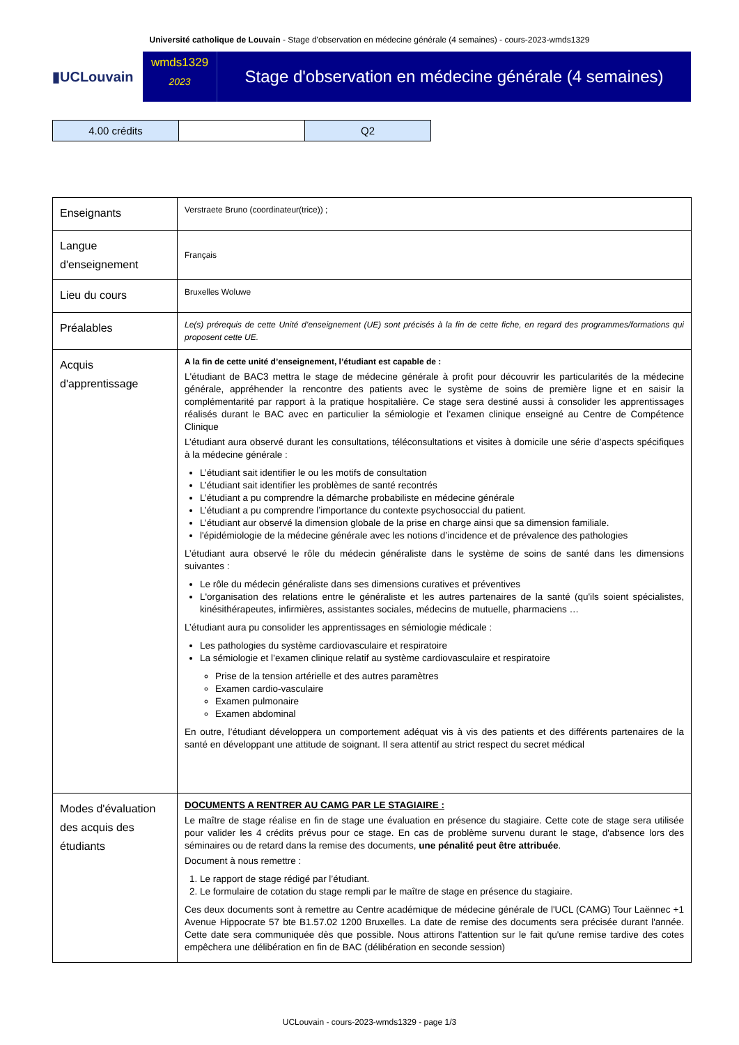Université catholique de Louvain - Stage d'observation en médecine générale (4 semaines) - cours-2023-wmds1329
▮UCLouvain
wmds1329
2023
Stage d'observation en médecine générale (4 semaines)
| 4.00 crédits | | Q2 |
| Enseignants | Verstraete Bruno (coordinateur(trice)) ; |
| Langue d'enseignement | Français |
| Lieu du cours | Bruxelles Woluwe |
| Préalables | Le(s) prérequis de cette Unité d’enseignement (UE) sont précisés à la fin de cette fiche, en regard des programmes/formations qui proposent cette UE. |
| Acquis d'apprentissage | A la fin de cette unité d’enseignement, l’étudiant est capable de : L'étudiant de BAC3 mettra le stage de médecine générale à profit pour découvrir les particularités de la médecine générale, appréhender la rencontre des patients avec le système de soins de première ligne et en saisir la complémentarité par rapport à la pratique hospitalière. Ce stage sera destiné aussi à consolider les apprentissages réalisés durant le BAC avec en particulier la sémiologie et l’examen clinique enseigné au Centre de Compétence Clinique L’étudiant aura observé durant les consultations, téléconsultations et visites à domicile une série d’aspects spécifiques à la médecine générale : L’étudiant sait identifier le ou les motifs de consultation L’étudiant sait identifier les problèmes de santé recontrés L’étudiant a pu comprendre la démarche probabiliste en médecine générale L’étudiant a pu comprendre l’importance du contexte psychosoccial du patient. L’étudiant aur observé la dimension globale de la prise en charge ainsi que sa dimension familiale. l'épidémiologie de la médecine générale avec les notions d’incidence et de prévalence des pathologies L’étudiant aura observé le rôle du médecin généraliste dans le système de soins de santé dans les dimensions suivantes : Le rôle du médecin généraliste dans ses dimensions curatives et préventives L'organisation des relations entre le généraliste et les autres partenaires de la santé (qu'ils soient spécialistes, kinésithérapeutes, infirmières, assistantes sociales, médecins de mutuelle, pharmaciens … L’étudiant aura pu consolider les apprentissages en sémiologie médicale : Les pathologies du système cardiovasculaire et respiratoire La sémiologie et l’examen clinique relatif au système cardiovasculaire et respiratoire Prise de la tension artérielle et des autres paramètres Examen cardio-vasculaire Examen pulmonaire Examen abdominal En outre, l’étudiant développera un comportement adéquat vis à vis des patients et des différents partenaires de la santé en développant une attitude de soignant. Il sera attentif au strict respect du secret médical |
| Modes d'évaluation des acquis des étudiants | DOCUMENTS A RENTRER AU CAMG PAR LE STAGIAIRE : Le maître de stage réalise en fin de stage une évaluation en présence du stagiaire. Cette cote de stage sera utilisée pour valider les 4 crédits prévus pour ce stage. En cas de problème survenu durant le stage, d'absence lors des séminaires ou de retard dans la remise des documents, une pénalité peut être attribuée . Document à nous remettre : 1. Le rapport de stage rédigé par l’étudiant. 2. Le formulaire de cotation du stage rempli par le maître de stage en présence du stagiaire. Ces deux documents sont à remettre au Centre académique de médecine générale de l'UCL (CAMG) Tour Laënnec +1 Avenue Hippocrate 57 bte B1.57.02 1200 Bruxelles. La date de remise des documents sera précisée durant l'année. Cette date sera communiquée dès que possible. Nous attirons l'attention sur le fait qu'une remise tardive des cotes empêchera une délibération en fin de BAC (délibération en seconde session) |
UCLouvain - cours-2023-wmds1329 - page 1/3